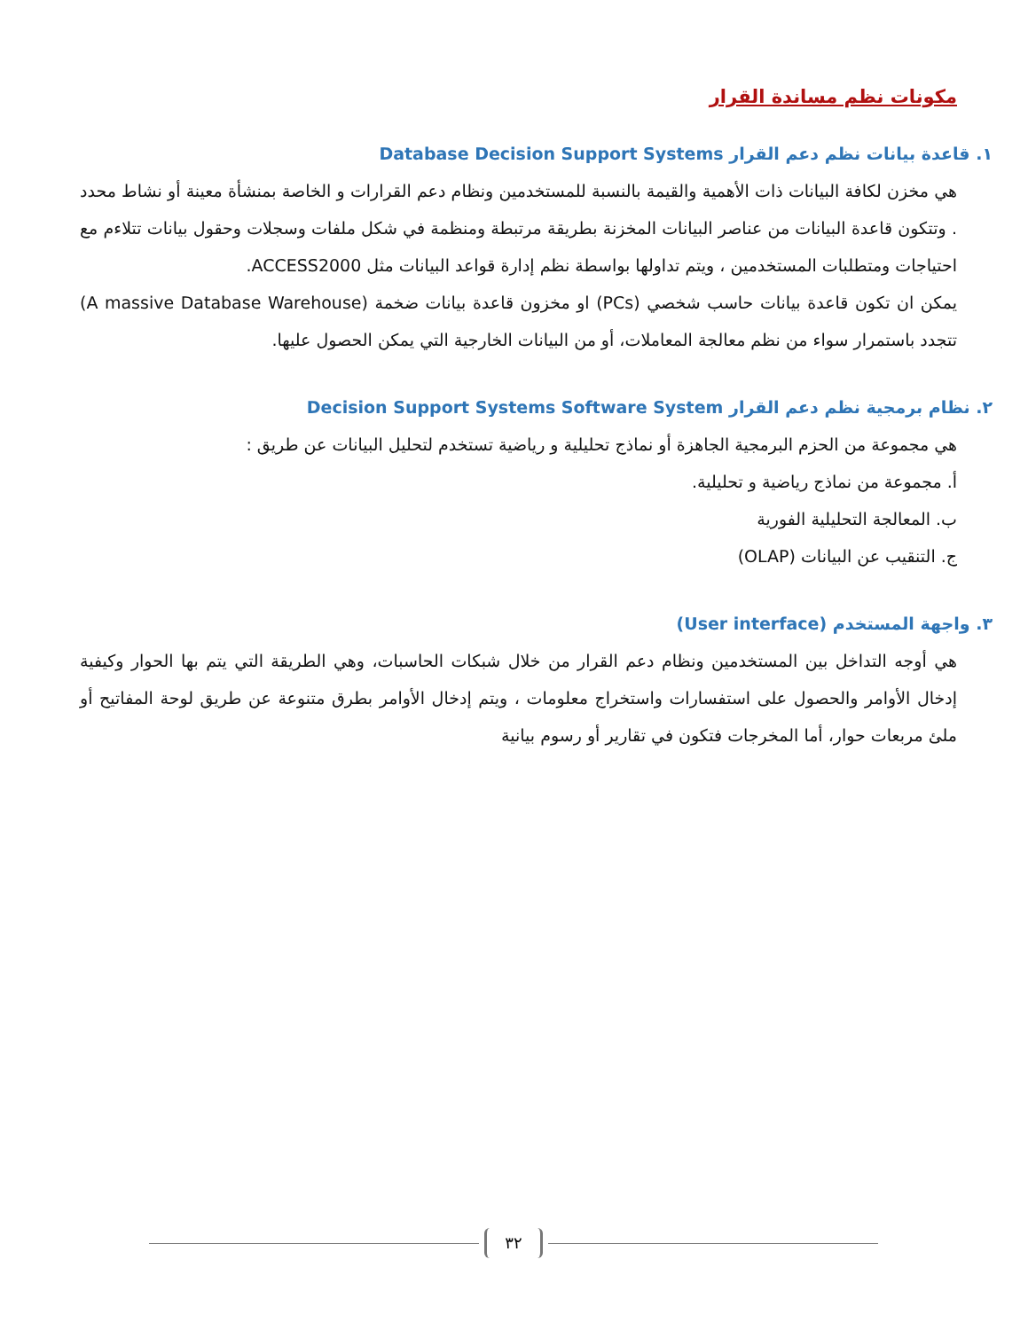مكونات نظم مساندة القرار
١. قاعدة بيانات نظم دعم القرار Database Decision Support Systems
هي مخزن لكافة البيانات ذات الأهمية والقيمة بالنسبة للمستخدمين ونظام دعم القرارات و الخاصة بمنشأة معينة أو نشاط محدد . وتتكون قاعدة البيانات من عناصر البيانات المخزنة بطريقة مرتبطة ومنظمة في شكل ملفات وسجلات وحقول بيانات تتلاءم مع احتياجات ومتطلبات المستخدمين ، ويتم تداولها بواسطة نظم إدارة قواعد البيانات مثل ACCESS2000.
يمكن ان تكون قاعدة بيانات حاسب شخصي (PCs) او مخزون قاعدة بيانات ضخمة (A massive Database Warehouse) تتجدد باستمرار سواء من نظم معالجة المعاملات، أو من البيانات الخارجية التي يمكن الحصول عليها.
٢. نظام برمجية نظم دعم القرار Decision Support Systems Software System
هي مجموعة من الحزم البرمجية الجاهزة أو نماذج تحليلية و رياضية تستخدم لتحليل البيانات عن طريق :
أ. مجموعة من نماذج رياضية و تحليلية.
ب. المعالجة التحليلية الفورية
ج. التنقيب عن البيانات (OLAP)
٣. واجهة المستخدم (User interface)
هي أوجه التداخل بين المستخدمين ونظام دعم القرار من خلال شبكات الحاسبات، وهي الطريقة التي يتم بها الحوار وكيفية إدخال الأوامر والحصول على استفسارات واستخراج معلومات ، ويتم إدخال الأوامر بطرق متنوعة عن طريق لوحة المفاتيح أو ملئ مربعات حوار، أما المخرجات فتكون في تقارير أو رسوم بيانية
٣٢